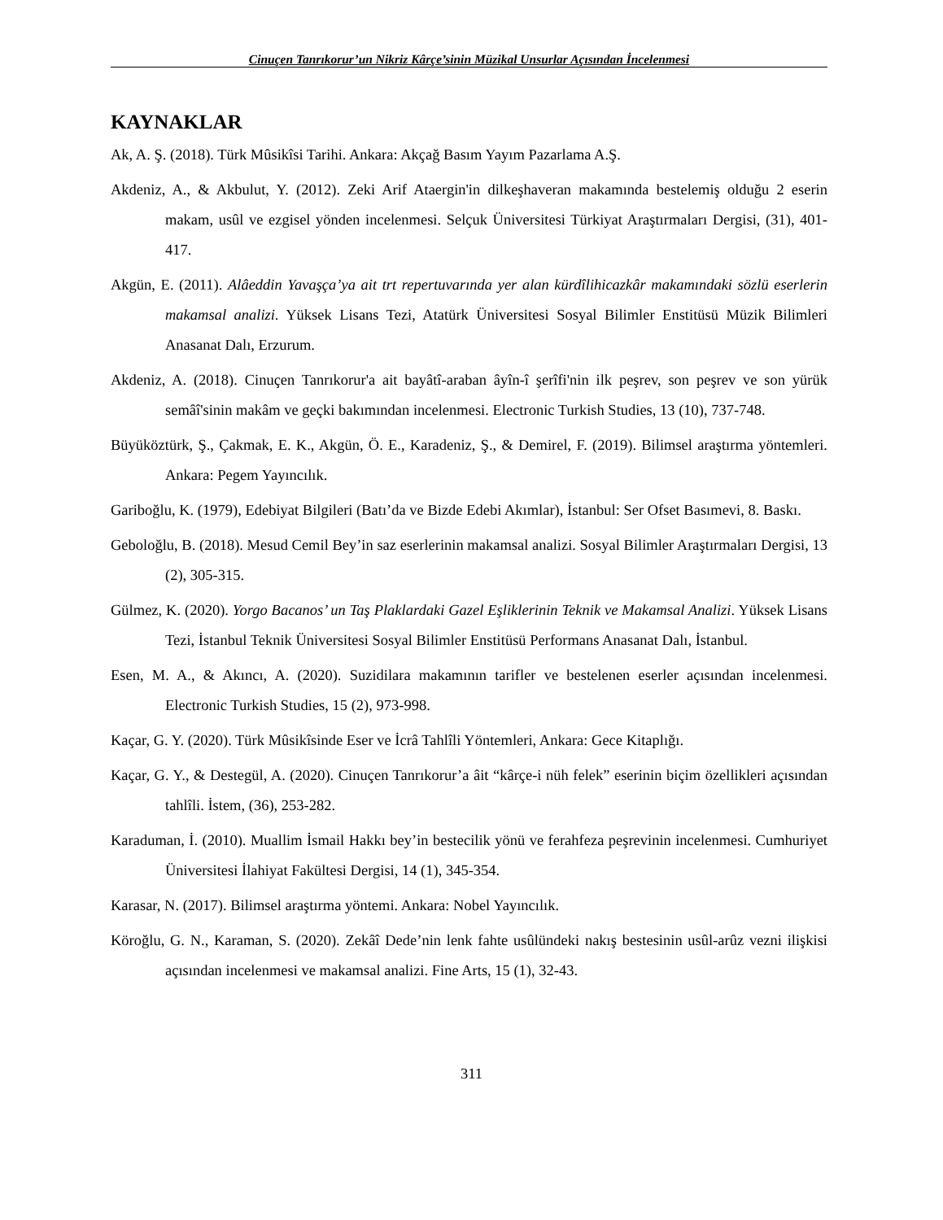Cinuçen Tanrıkorur’un Nikriz Kârçe’sinin Müzikal Unsurlar Açısından İncelenmesi
KAYNAKLAR
Ak, A. Ş. (2018). Türk Mûsikîsi Tarihi. Ankara: Akçağ Basım Yayım Pazarlama A.Ş.
Akdeniz, A., & Akbulut, Y. (2012). Zeki Arif Ataergin'in dilkeşhaveran makamında bestelemiş olduğu 2 eserin makam, usûl ve ezgisel yönden incelenmesi. Selçuk Üniversitesi Türkiyat Araştırmaları Dergisi, (31), 401-417.
Akgün, E. (2011). Alâeddin Yavaşça’ya ait trt repertuvarında yer alan kürdîlihicazkâr makamındaki sözlü eserlerin makamsal analizi. Yüksek Lisans Tezi, Atatürk Üniversitesi Sosyal Bilimler Enstitüsü Müzik Bilimleri Anasanat Dalı, Erzurum.
Akdeniz, A. (2018). Cinuçen Tanrıkorur'a ait bayâtî-araban âyîn-î şerîfi'nin ilk peşrev, son peşrev ve son yürük semâî'sinin makâm ve geçki bakımından incelenmesi. Electronic Turkish Studies, 13 (10), 737-748.
Büyüköztürk, Ş., Çakmak, E. K., Akgün, Ö. E., Karadeniz, Ş., & Demirel, F. (2019). Bilimsel araştırma yöntemleri. Ankara: Pegem Yayıncılık.
Gariboğlu, K. (1979), Edebiyat Bilgileri (Batı’da ve Bizde Edebi Akımlar), İstanbul: Ser Ofset Basımevi, 8. Baskı.
Geboloğlu, B. (2018). Mesud Cemil Bey’in saz eserlerinin makamsal analizi. Sosyal Bilimler Araştırmaları Dergisi, 13 (2), 305-315.
Gülmez, K. (2020). Yorgo Bacanos’ un Taş Plaklardaki Gazel Eşliklerinin Teknik ve Makamsal Analizi. Yüksek Lisans Tezi, İstanbul Teknik Üniversitesi Sosyal Bilimler Enstitüsü Performans Anasanat Dalı, İstanbul.
Esen, M. A., & Akıncı, A. (2020). Suzidilara makamının tarifler ve bestelenen eserler açısından incelenmesi. Electronic Turkish Studies, 15 (2), 973-998.
Kaçar, G. Y. (2020). Türk Mûsikîsinde Eser ve İcrâ Tahlîli Yöntemleri, Ankara: Gece Kitaplığı.
Kaçar, G. Y., & Destegül, A. (2020). Cinuçen Tanrıkorur’a âit “kârçe-i nüh felek” eserinin biçim özellikleri açısından tahlîli. İstem, (36), 253-282.
Karaduman, İ. (2010). Muallim İsmail Hakkı bey’in bestecilik yönü ve ferahfeza peşrevinin incelenmesi. Cumhuriyet Üniversitesi İlahiyat Fakültesi Dergisi, 14 (1), 345-354.
Karasar, N. (2017). Bilimsel araştırma yöntemi. Ankara: Nobel Yayıncılık.
Köroğlu, G. N., Karaman, S. (2020). Zekâî Dede’nin lenk fahte usûlündeki nakış bestesinin usûl-arûz vezni ilişkisi açısından incelenmesi ve makamsal analizi. Fine Arts, 15 (1), 32-43.
311